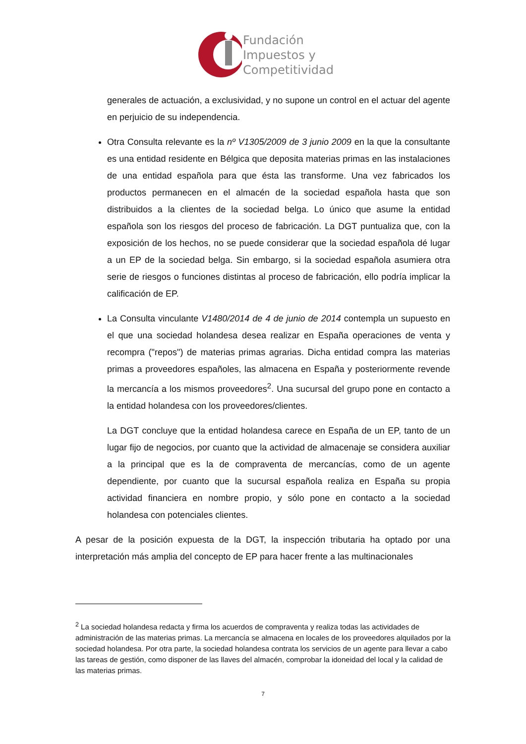Fundación
Impuestos y
Competitividad
generales de actuación, a exclusividad, y no supone un control en el actuar del agente en perjuicio de su independencia.
Otra Consulta relevante es la nº V1305/2009 de 3 junio 2009 en la que la consultante es una entidad residente en Bélgica que deposita materias primas en las instalaciones de una entidad española para que ésta las transforme. Una vez fabricados los productos permanecen en el almacén de la sociedad española hasta que son distribuidos a la clientes de la sociedad belga. Lo único que asume la entidad española son los riesgos del proceso de fabricación. La DGT puntualiza que, con la exposición de los hechos, no se puede considerar que la sociedad española dé lugar a un EP de la sociedad belga. Sin embargo, si la sociedad española asumiera otra serie de riesgos o funciones distintas al proceso de fabricación, ello podría implicar la calificación de EP.
La Consulta vinculante V1480/2014 de 4 de junio de 2014 contempla un supuesto en el que una sociedad holandesa desea realizar en España operaciones de venta y recompra ("repos") de materias primas agrarias. Dicha entidad compra las materias primas a proveedores españoles, las almacena en España y posteriormente revende la mercancía a los mismos proveedores<sup>2</sup>. Una sucursal del grupo pone en contacto a la entidad holandesa con los proveedores/clientes.
La DGT concluye que la entidad holandesa carece en España de un EP, tanto de un lugar fijo de negocios, por cuanto que la actividad de almacenaje se considera auxiliar a la principal que es la de compraventa de mercancías, como de un agente dependiente, por cuanto que la sucursal española realiza en España su propia actividad financiera en nombre propio, y sólo pone en contacto a la sociedad holandesa con potenciales clientes.
A pesar de la posición expuesta de la DGT, la inspección tributaria ha optado por una interpretación más amplia del concepto de EP para hacer frente a las multinacionales
<sup>2</sup> La sociedad holandesa redacta y firma los acuerdos de compraventa y realiza todas las actividades de administración de las materias primas. La mercancía se almacena en locales de los proveedores alquilados por la sociedad holandesa. Por otra parte, la sociedad holandesa contrata los servicios de un agente para llevar a cabo las tareas de gestión, como disponer de las llaves del almacén, comprobar la idoneidad del local y la calidad de las materias primas.
7